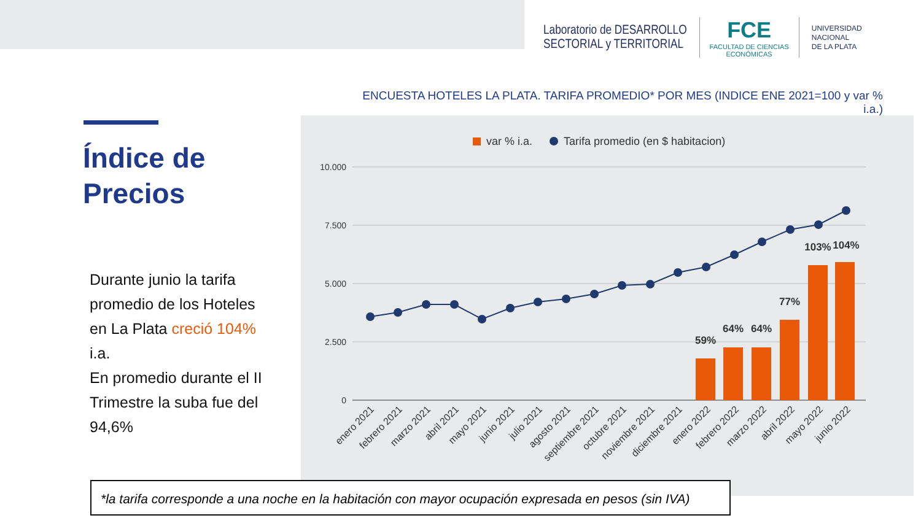Laboratorio de DESARROLLO
SECTORIAL y TERRITORIAL
FCE
FACULTAD DE CIENCIAS
ECONÓMICAS
UNIVERSIDAD
NACIONAL
DE LA PLATA
ENCUESTA HOTELES LA PLATA. TARIFA PROMEDIO* POR MES (INDICE ENE 2021=100 y var % i.a.)
Índice de
Precios
Durante junio la tarifa promedio de los Hoteles en La Plata creció 104% i.a.
En promedio durante el II Trimestre la suba fue del 94,6%
var % i.a.
Tarifa promedio (en $ habitacion)
10.000
7.500
5.000
2.500
0
59%
64%
64%
77%
103%
104%
enero 2021
febrero 2021
marzo 2021
abril 2021
mayo 2021
junio 2021
julio 2021
agosto 2021
septiembre 2021
octubre 2021
noviembre 2021
diciembre 2021
enero 2022
febrero 2022
marzo 2022
abril 2022
mayo 2022
junio 2022
*la tarifa corresponde a una noche en la habitación con mayor ocupación expresada en pesos (sin IVA)